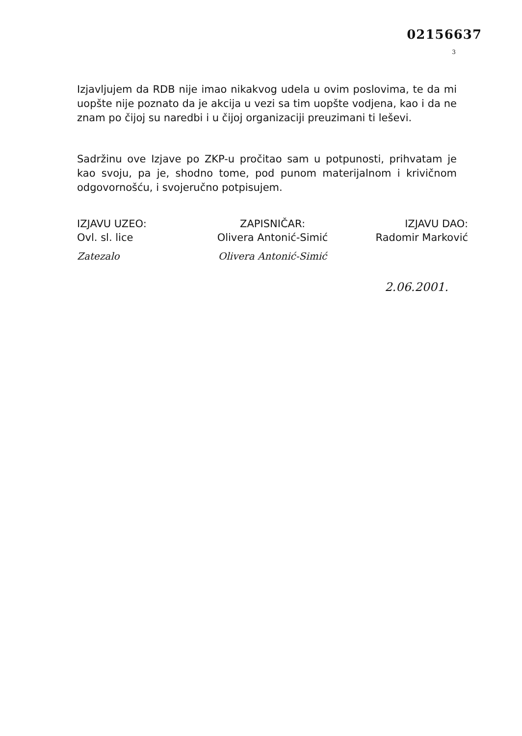02156637
3
Izjavljujem da RDB nije imao nikakvog udela u ovim poslovima, te da mi uopšte nije poznato da je akcija u vezi sa tim uopšte vodjena, kao i da ne znam po čijoj su naredbi i u čijoj organizaciji preuzimani ti leševi.
Sadržinu ove Izjave po ZKP-u pročitao sam u potpunosti, prihvatam je kao svoju, pa je, shodno tome, pod punom materijalnom i krivičnom odgovornošću, i svojeručno potpisujem.
IZJAVU UZEO:
Ovl. sl. lice
Zatezalo
ZAPISNIČAR:
Olivera Antonić-Simić
Olivera Antonić-Simić
IZJAVU DAO:
Radomir Marković
2.06.2001.